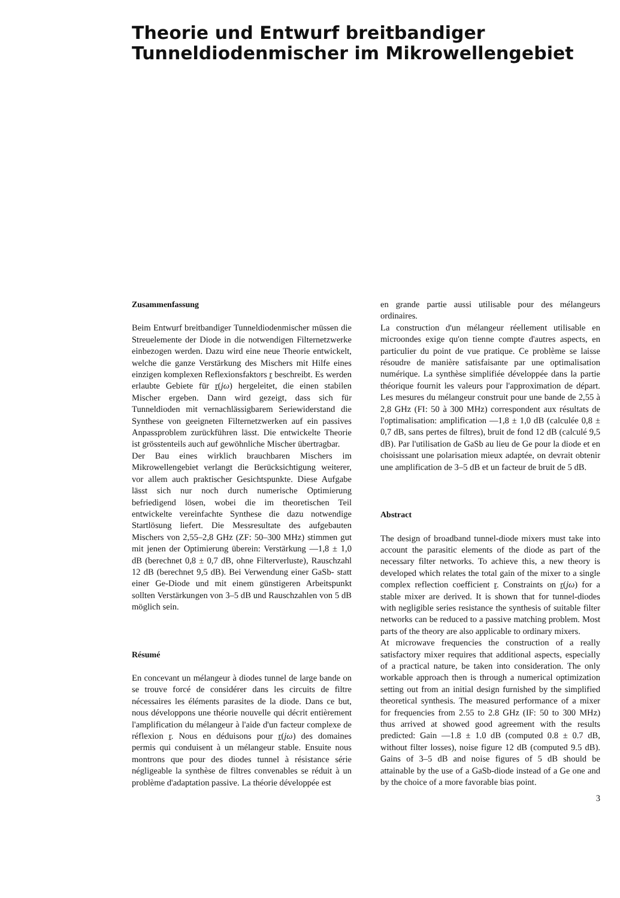Theorie und Entwurf breitbandiger
Tunneldiodenmischer im Mikrowellengebiet
Zusammenfassung
Beim Entwurf breitbandiger Tunneldiodenmischer müssen die Streuelemente der Diode in die notwendigen Filternetzwerke einbezogen werden. Dazu wird eine neue Theorie entwickelt, welche die ganze Verstärkung des Mischers mit Hilfe eines einzigen komplexen Reflexionsfaktors r beschreibt. Es werden erlaubte Gebiete für r(jω) hergeleitet, die einen stabilen Mischer ergeben. Dann wird gezeigt, dass sich für Tunneldioden mit vernachlässigbarem Seriewiderstand die Synthese von geeigneten Filternetzwerken auf ein passives Anpassproblem zurückführen lässt. Die entwickelte Theorie ist grösstenteils auch auf gewöhnliche Mischer übertragbar.
Der Bau eines wirklich brauchbaren Mischers im Mikrowellengebiet verlangt die Berücksichtigung weiterer, vor allem auch praktischer Gesichtspunkte. Diese Aufgabe lässt sich nur noch durch numerische Optimierung befriedigend lösen, wobei die im theoretischen Teil entwickelte vereinfachte Synthese die dazu notwendige Startlösung liefert. Die Messresultate des aufgebauten Mischers von 2,55–2,8 GHz (ZF: 50–300 MHz) stimmen gut mit jenen der Optimierung überein: Verstärkung —1,8 ± 1,0 dB (berechnet 0,8 ± 0,7 dB, ohne Filterverluste), Rauschzahl 12 dB (berechnet 9,5 dB). Bei Verwendung einer GaSb- statt einer Ge-Diode und mit einem günstigeren Arbeitspunkt sollten Verstärkungen von 3–5 dB und Rauschzahlen von 5 dB möglich sein.
Résumé
En concevant un mélangeur à diodes tunnel de large bande on se trouve forcé de considérer dans les circuits de filtre nécessaires les éléments parasites de la diode. Dans ce but, nous développons une théorie nouvelle qui décrit entièrement l'amplification du mélangeur à l'aide d'un facteur complexe de réflexion r. Nous en déduisons pour r(jω) des domaines permis qui conduisent à un mélangeur stable. Ensuite nous montrons que pour des diodes tunnel à résistance série négligeable la synthèse de filtres convenables se réduit à un problème d'adaptation passive. La théorie développée est
en grande partie aussi utilisable pour des mélangeurs ordinaires.
La construction d'un mélangeur réellement utilisable en microondes exige qu'on tienne compte d'autres aspects, en particulier du point de vue pratique. Ce problème se laisse résoudre de manière satisfaisante par une optimalisation numérique. La synthèse simplifiée développée dans la partie théorique fournit les valeurs pour l'approximation de départ. Les mesures du mélangeur construit pour une bande de 2,55 à 2,8 GHz (FI: 50 à 300 MHz) correspondent aux résultats de l'optimalisation: amplification —1,8 ± 1,0 dB (calculée 0,8 ± 0,7 dB, sans pertes de filtres), bruit de fond 12 dB (calculé 9,5 dB). Par l'utilisation de GaSb au lieu de Ge pour la diode et en choisissant une polarisation mieux adaptée, on devrait obtenir une amplification de 3–5 dB et un facteur de bruit de 5 dB.
Abstract
The design of broadband tunnel-diode mixers must take into account the parasitic elements of the diode as part of the necessary filter networks. To achieve this, a new theory is developed which relates the total gain of the mixer to a single complex reflection coefficient r. Constraints on r(jω) for a stable mixer are derived. It is shown that for tunnel-diodes with negligible series resistance the synthesis of suitable filter networks can be reduced to a passive matching problem. Most parts of the theory are also applicable to ordinary mixers.
At microwave frequencies the construction of a really satisfactory mixer requires that additional aspects, especially of a practical nature, be taken into consideration. The only workable approach then is through a numerical optimization setting out from an initial design furnished by the simplified theoretical synthesis. The measured performance of a mixer for frequencies from 2.55 to 2.8 GHz (IF: 50 to 300 MHz) thus arrived at showed good agreement with the results predicted: Gain —1.8 ± 1.0 dB (computed 0.8 ± 0.7 dB, without filter losses), noise figure 12 dB (computed 9.5 dB). Gains of 3–5 dB and noise figures of 5 dB should be attainable by the use of a GaSb-diode instead of a Ge one and by the choice of a more favorable bias point.
3